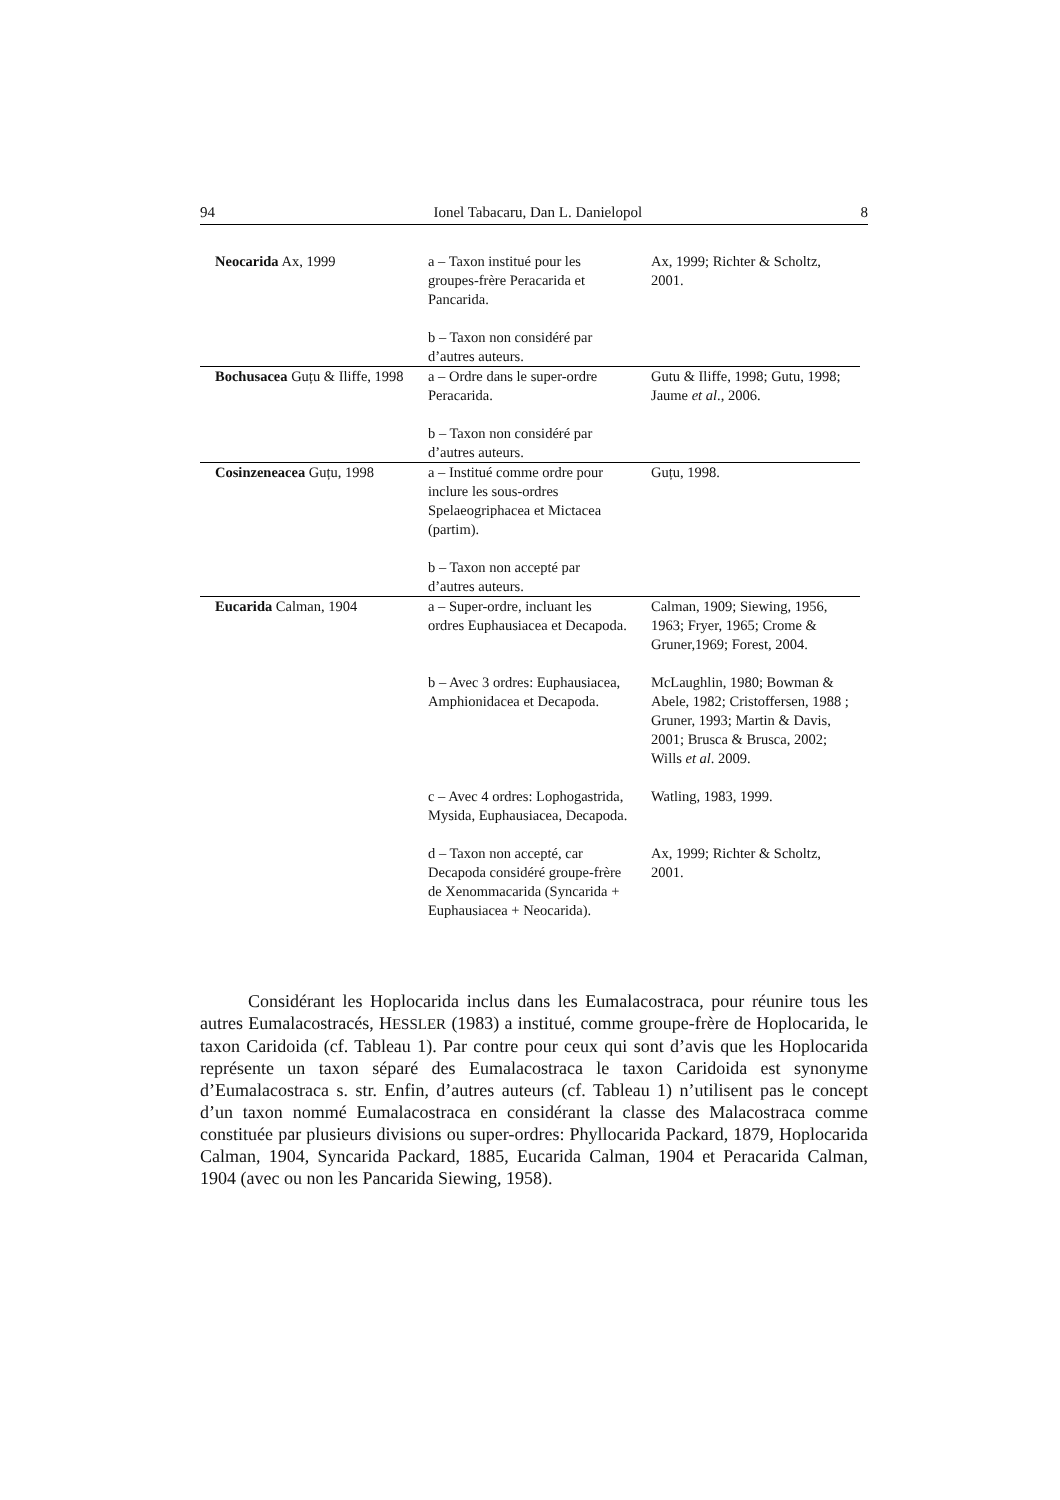94 Ionel Tabacaru, Dan L. Danielopol 8
| Neocarida Ax, 1999 | a – Taxon institué pour les groupes-frère Peracarida et Pancarida. b – Taxon non considéré par d’autres auteurs. | Ax, 1999; Richter & Scholtz, 2001. |
| Bochusacea Guțu & Iliffe, 1998 | a – Ordre dans le super-ordre Peracarida. b – Taxon non considéré par d’autres auteurs. | Gutu & Iliffe, 1998; Gutu, 1998; Jaume et al ., 2006. |
| Cosinzeneacea Guțu, 1998 | a – Institué comme ordre pour inclure les sous-ordres Spelaeogriphacea et Mictacea (partim). b – Taxon non accepté par d’autres auteurs. | Guțu, 1998. |
| Eucarida Calman, 1904 | a – Super-ordre, incluant les ordres Euphausiacea et Decapoda. | Calman, 1909; Siewing, 1956, 1963; Fryer, 1965; Crome & Gruner,1969; Forest, 2004. |
| | b – Avec 3 ordres: Euphausiacea, Amphionidacea et Decapoda. | McLaughlin, 1980; Bowman & Abele, 1982; Cristoffersen, 1988 ; Gruner, 1993; Martin & Davis, 2001; Brusca & Brusca, 2002; Wills et al . 2009. |
| | c – Avec 4 ordres: Lophogastrida, Mysida, Euphausiacea, Decapoda. | Watling, 1983, 1999. |
| | d – Taxon non accepté, car Decapoda considéré groupe-frère de Xenommacarida (Syncarida + Euphausiacea + Neocarida). | Ax, 1999; Richter & Scholtz, 2001. |
Considérant les Hoplocarida inclus dans les Eumalacostraca, pour réunire tous les autres Eumalacostracés, HESSLER (1983) a institué, comme groupe-frère de Hoplocarida, le taxon Caridoida (cf. Tableau 1). Par contre pour ceux qui sont d’avis que les Hoplocarida représente un taxon séparé des Eumalacostraca le taxon Caridoida est synonyme d’Eumalacostraca s. str. Enfin, d’autres auteurs (cf. Tableau 1) n’utilisent pas le concept d’un taxon nommé Eumalacostraca en considérant la classe des Malacostraca comme constituée par plusieurs divisions ou super-ordres: Phyllocarida Packard, 1879, Hoplocarida Calman, 1904, Syncarida Packard, 1885, Eucarida Calman, 1904 et Peracarida Calman, 1904 (avec ou non les Pancarida Siewing, 1958).